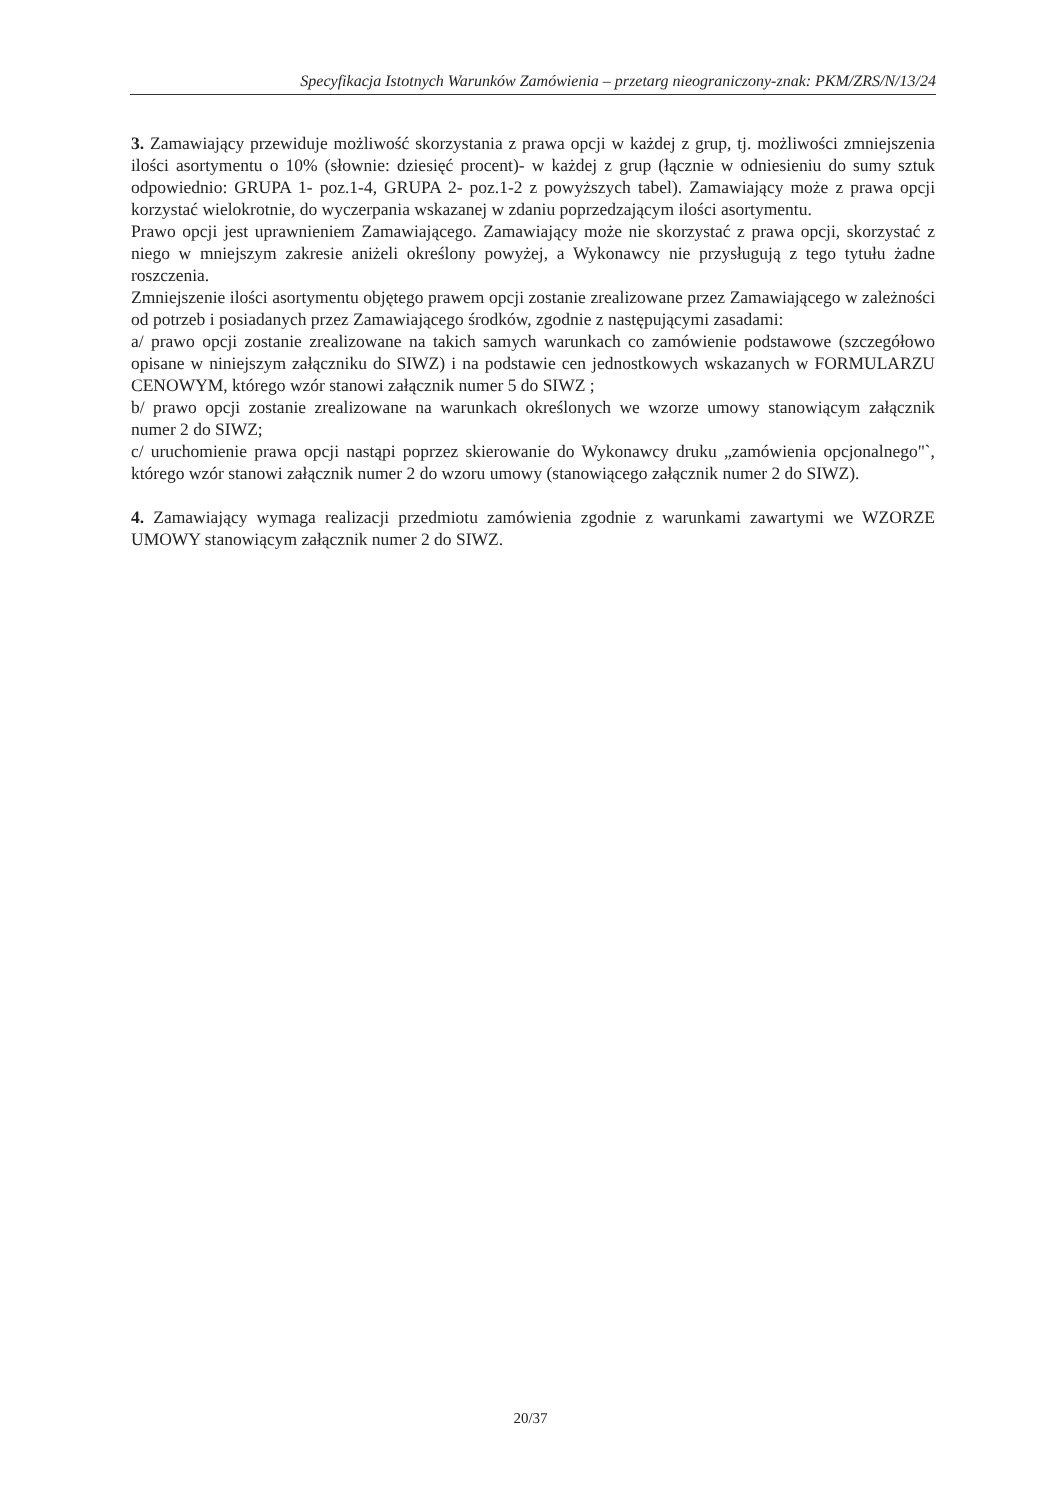Specyfikacja Istotnych Warunków Zamówienia – przetarg nieograniczony-znak: PKM/ZRS/N/13/24
3. Zamawiający przewiduje możliwość skorzystania z prawa opcji w każdej z grup, tj. możliwości zmniejszenia ilości asortymentu o 10% (słownie: dziesięć procent)- w każdej z grup (łącznie w odniesieniu do sumy sztuk odpowiednio: GRUPA 1- poz.1-4, GRUPA 2- poz.1-2 z powyższych tabel). Zamawiający może z prawa opcji korzystać wielokrotnie, do wyczerpania wskazanej w zdaniu poprzedzającym ilości asortymentu.
Prawo opcji jest uprawnieniem Zamawiającego. Zamawiający może nie skorzystać z prawa opcji, skorzystać z niego w mniejszym zakresie aniżeli określony powyżej, a Wykonawcy nie przysługują z tego tytułu żadne roszczenia.
Zmniejszenie ilości asortymentu objętego prawem opcji zostanie zrealizowane przez Zamawiającego w zależności od potrzeb i posiadanych przez Zamawiającego środków, zgodnie z następującymi zasadami:
a/ prawo opcji zostanie zrealizowane na takich samych warunkach co zamówienie podstawowe (szczegółowo opisane w niniejszym załączniku do SIWZ) i na podstawie cen jednostkowych wskazanych w FORMULARZU CENOWYM, którego wzór stanowi załącznik numer 5 do SIWZ ;
b/ prawo opcji zostanie zrealizowane na warunkach określonych we wzorze umowy stanowiącym załącznik numer 2 do SIWZ;
c/ uruchomienie prawa opcji nastąpi poprzez skierowanie do Wykonawcy druku „zamówienia opcjonalnego"`, którego wzór stanowi załącznik numer 2 do wzoru umowy (stanowiącego załącznik numer 2 do SIWZ).
4. Zamawiający wymaga realizacji przedmiotu zamówienia zgodnie z warunkami zawartymi we WZORZE UMOWY stanowiącym załącznik numer 2 do SIWZ.
20/37